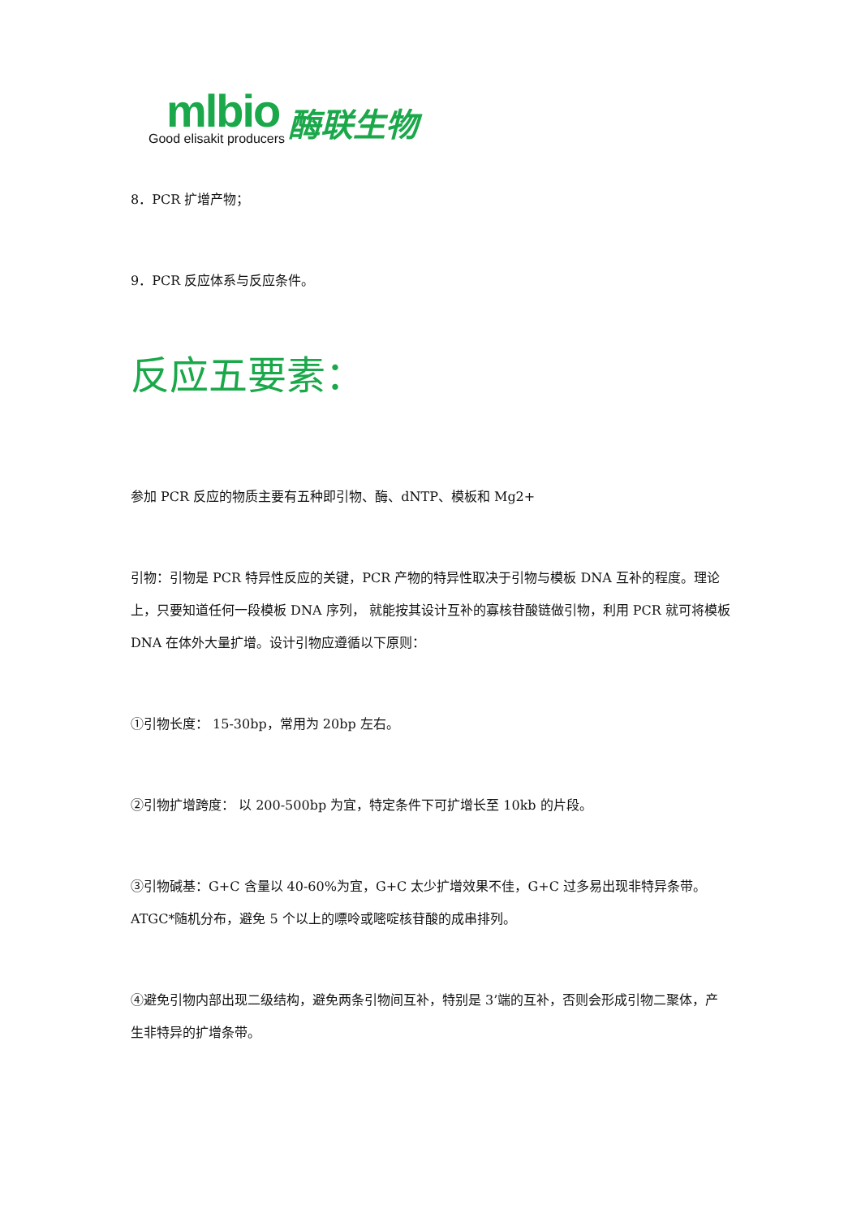mlbio
Good elisakit producers
酶联生物
8．PCR 扩增产物；
9．PCR 反应体系与反应条件。
反应五要素：
参加 PCR 反应的物质主要有五种即引物、酶、dNTP、模板和 Mg2+
引物：引物是 PCR 特异性反应的关键，PCR 产物的特异性取决于引物与模板 DNA 互补的程度。理论上，只要知道任何一段模板 DNA 序列， 就能按其设计互补的寡核苷酸链做引物，利用 PCR 就可将模板 DNA 在体外大量扩增。设计引物应遵循以下原则：
①引物长度： 15-30bp，常用为 20bp 左右。
②引物扩增跨度： 以 200-500bp 为宜，特定条件下可扩增长至 10kb 的片段。
③引物碱基：G+C 含量以 40-60%为宜，G+C 太少扩增效果不佳，G+C 过多易出现非特异条带。ATGC*随机分布，避免 5 个以上的嘌呤或嘧啶核苷酸的成串排列。
④避免引物内部出现二级结构，避免两条引物间互补，特别是 3’端的互补，否则会形成引物二聚体，产生非特异的扩增条带。